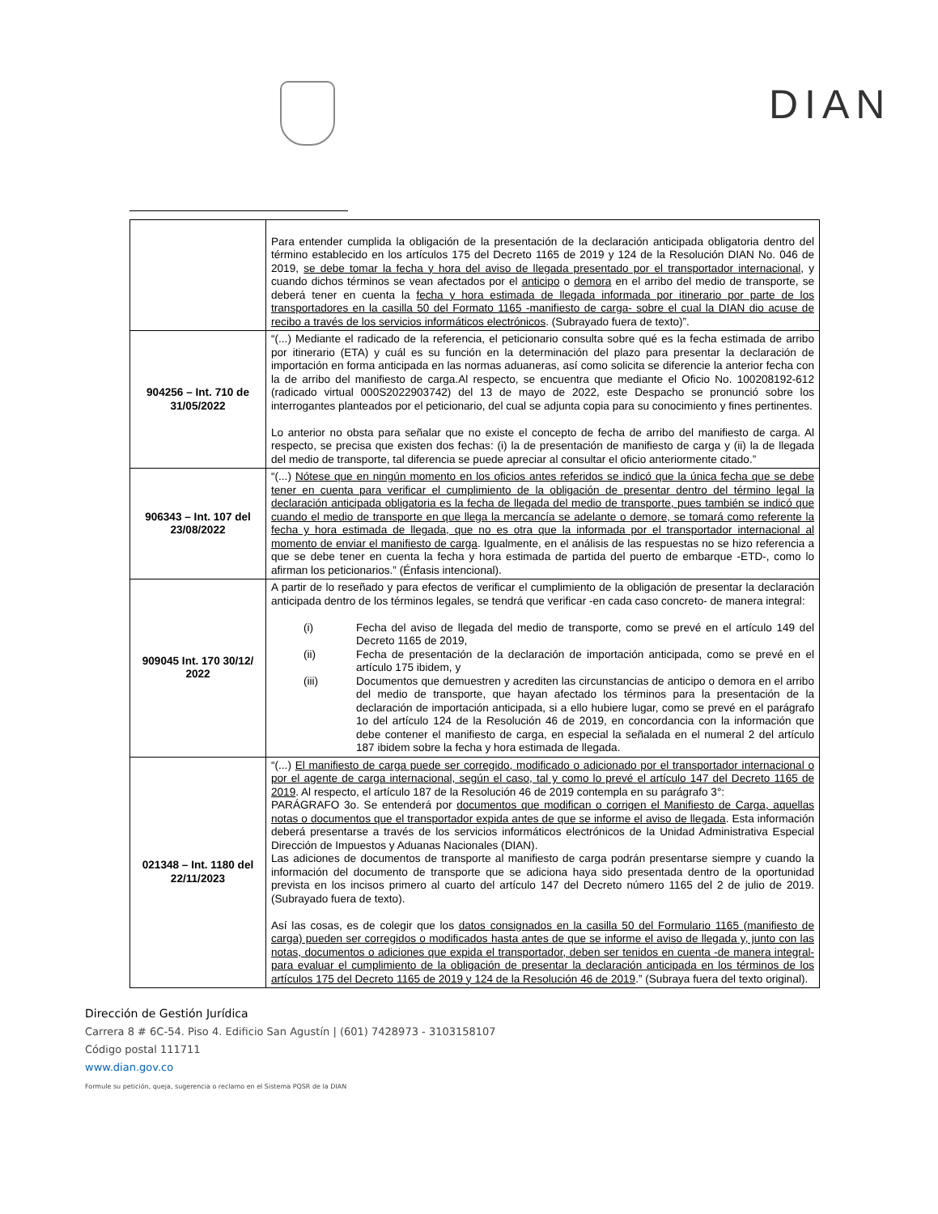DIAN
| | Para entender cumplida la obligación de la presentación de la declaración anticipada obligatoria dentro del término establecido en los artículos 175 del Decreto 1165 de 2019 y 124 de la Resolución DIAN No. 046 de 2019, se debe tomar la fecha y hora del aviso de llegada presentado por el transportador internacional , y cuando dichos términos se vean afectados por el anticipo o demora en el arribo del medio de transporte, se deberá tener en cuenta la fecha y hora estimada de llegada informada por itinerario por parte de los transportadores en la casilla 50 del Formato 1165 -manifiesto de carga- sobre el cual la DIAN dio acuse de recibo a través de los servicios informáticos electrónicos . (Subrayado fuera de texto)”. |
| 904256 – Int. 710 de 31/05/2022 | “(...) Mediante el radicado de la referencia, el peticionario consulta sobre qué es la fecha estimada de arribo por itinerario (ETA) y cuál es su función en la determinación del plazo para presentar la declaración de importación en forma anticipada en las normas aduaneras, así como solicita se diferencie la anterior fecha con la de arribo del manifiesto de carga.Al respecto, se encuentra que mediante el Oficio No. 100208192-612 (radicado virtual 000S2022903742) del 13 de mayo de 2022, este Despacho se pronunció sobre los interrogantes planteados por el peticionario, del cual se adjunta copia para su conocimiento y fines pertinentes. Lo anterior no obsta para señalar que no existe el concepto de fecha de arribo del manifiesto de carga. Al respecto, se precisa que existen dos fechas: (i) la de presentación de manifiesto de carga y (ii) la de llegada del medio de transporte, tal diferencia se puede apreciar al consultar el oficio anteriormente citado.” |
| 906343 – Int. 107 del 23/08/2022 | “(...) Nótese que en ningún momento en los oficios antes referidos se indicó que la única fecha que se debe tener en cuenta para verificar el cumplimiento de la obligación de presentar dentro del término legal la declaración anticipada obligatoria es la fecha de llegada del medio de transporte, pues también se indicó que cuando el medio de transporte en que llega la mercancía se adelante o demore, se tomará como referente la fecha y hora estimada de llegada, que no es otra que la informada por el transportador internacional al momento de enviar el manifiesto de carga . Igualmente, en el análisis de las respuestas no se hizo referencia a que se debe tener en cuenta la fecha y hora estimada de partida del puerto de embarque -ETD-, como lo afirman los peticionarios.” (Énfasis intencional). |
| 909045 Int. 170 30/12/ 2022 | A partir de lo reseñado y para efectos de verificar el cumplimiento de la obligación de presentar la declaración anticipada dentro de los términos legales, se tendrá que verificar -en cada caso concreto- de manera integral: (i) Fecha del aviso de llegada del medio de transporte, como se prevé en el artículo 149 del Decreto 1165 de 2019, (ii) Fecha de presentación de la declaración de importación anticipada, como se prevé en el artículo 175 ibidem, y (iii) Documentos que demuestren y acrediten las circunstancias de anticipo o demora en el arribo del medio de transporte, que hayan afectado los términos para la presentación de la declaración de importación anticipada, si a ello hubiere lugar, como se prevé en el parágrafo 1o del artículo 124 de la Resolución 46 de 2019, en concordancia con la información que debe contener el manifiesto de carga, en especial la señalada en el numeral 2 del artículo 187 ibidem sobre la fecha y hora estimada de llegada. |
| 021348 – Int. 1180 del 22/11/2023 | “(...) El manifiesto de carga puede ser corregido, modificado o adicionado por el transportador internacional o por el agente de carga internacional, según el caso, tal y como lo prevé el artículo 147 del Decreto 1165 de 2019 . Al respecto, el artículo 187 de la Resolución 46 de 2019 contempla en su parágrafo 3°: PARÁGRAFO 3o. Se entenderá por documentos que modifican o corrigen el Manifiesto de Carga, aquellas notas o documentos que el transportador expida antes de que se informe el aviso de llegada . Esta información deberá presentarse a través de los servicios informáticos electrónicos de la Unidad Administrativa Especial Dirección de Impuestos y Aduanas Nacionales (DIAN). Las adiciones de documentos de transporte al manifiesto de carga podrán presentarse siempre y cuando la información del documento de transporte que se adiciona haya sido presentada dentro de la oportunidad prevista en los incisos primero al cuarto del artículo 147 del Decreto número 1165 del 2 de julio de 2019. (Subrayado fuera de texto). Así las cosas, es de colegir que los datos consignados en la casilla 50 del Formulario 1165 (manifiesto de carga) pueden ser corregidos o modificados hasta antes de que se informe el aviso de llegada y, junto con las notas, documentos o adiciones que expida el transportador, deben ser tenidos en cuenta -de manera integral- para evaluar el cumplimiento de la obligación de presentar la declaración anticipada en los términos de los artículos 175 del Decreto 1165 de 2019 y 124 de la Resolución 46 de 2019 .” (Subraya fuera del texto original). |
Dirección de Gestión Jurídica
Carrera 8 # 6C-54. Piso 4. Edificio San Agustín | (601) 7428973 - 3103158107
Código postal 111711
www.dian.gov.co
Formule su petición, queja, sugerencia o reclamo en el Sistema PQSR de la DIAN